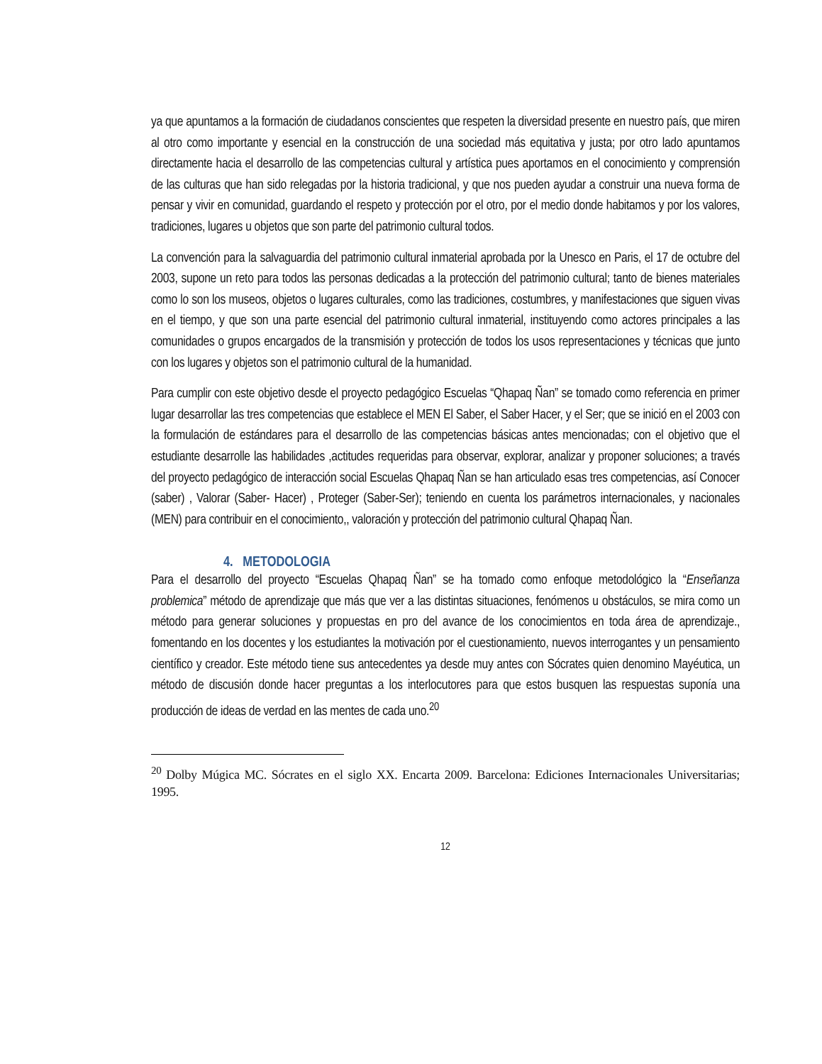ya que apuntamos a la formación de ciudadanos conscientes que respeten la diversidad presente en nuestro país, que miren al otro como importante y esencial en la construcción de una sociedad más equitativa y justa; por otro lado apuntamos directamente hacia el desarrollo de las competencias cultural y artística pues aportamos en el conocimiento y comprensión de las culturas que han sido relegadas por la historia tradicional, y que nos pueden ayudar a construir una nueva forma de pensar y vivir en comunidad, guardando el respeto y protección por el otro, por el medio donde habitamos y por los valores, tradiciones, lugares u objetos que son parte del patrimonio cultural todos.
La convención para la salvaguardia del patrimonio cultural inmaterial aprobada por la Unesco en Paris, el 17 de octubre del 2003, supone un reto para todos las personas dedicadas a la protección del patrimonio cultural; tanto de bienes materiales como lo son los museos, objetos o lugares culturales, como las tradiciones, costumbres, y manifestaciones que siguen vivas en el tiempo, y que son una parte esencial del patrimonio cultural inmaterial, instituyendo como actores principales a las comunidades o grupos encargados de la transmisión y protección de todos los usos representaciones y técnicas que junto con los lugares y objetos son el patrimonio cultural de la humanidad.
Para cumplir con este objetivo desde el proyecto pedagógico Escuelas “Qhapaq Ñan” se tomado como referencia en primer lugar desarrollar las tres competencias que establece el MEN El Saber, el Saber Hacer, y el Ser; que se inició en el 2003 con la formulación de estándares para el desarrollo de las competencias básicas antes mencionadas; con el objetivo que el estudiante desarrolle las habilidades ,actitudes requeridas para observar, explorar, analizar y proponer soluciones; a través del proyecto pedagógico de interacción social Escuelas Qhapaq Ñan se han articulado esas tres competencias, así Conocer (saber) , Valorar (Saber- Hacer) , Proteger (Saber-Ser); teniendo en cuenta los parámetros internacionales, y nacionales (MEN) para contribuir en el conocimiento,, valoración y protección del patrimonio cultural Qhapaq Ñan.
4. METODOLOGIA
Para el desarrollo del proyecto “Escuelas Qhapaq Ñan” se ha tomado como enfoque metodológico la “Enseñanza problemica” método de aprendizaje que más que ver a las distintas situaciones, fenómenos u obstáculos, se mira como un método para generar soluciones y propuestas en pro del avance de los conocimientos en toda área de aprendizaje., fomentando en los docentes y los estudiantes la motivación por el cuestionamiento, nuevos interrogantes y un pensamiento científico y creador. Este método tiene sus antecedentes ya desde muy antes con Sócrates quien denomino Mayéutica, un método de discusión donde hacer preguntas a los interlocutores para que estos busquen las respuestas suponía una producción de ideas de verdad en las mentes de cada uno.<sup>20</sup>
<sup>20</sup> Dolby Múgica MC. Sócrates en el siglo XX. Encarta 2009. Barcelona: Ediciones Internacionales Universitarias; 1995.
12